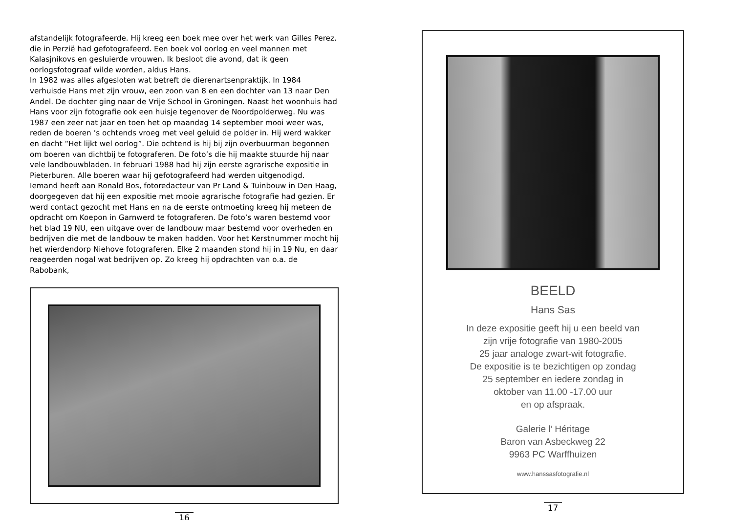afstandelijk fotografeerde. Hij kreeg een boek mee over het werk van Gilles Perez, die in Perzië had gefotografeerd. Een boek vol oorlog en veel mannen met Kalasjnikovs en gesluierde vrouwen. Ik besloot die avond, dat ik geen oorlogsfotograaf wilde worden, aldus Hans.
In 1982 was alles afgesloten wat betreft de dierenartsenpraktijk. In 1984 verhuisde Hans met zijn vrouw, een zoon van 8 en een dochter van 13 naar Den Andel. De dochter ging naar de Vrije School in Groningen. Naast het woonhuis had Hans voor zijn fotografie ook een huisje tegenover de Noordpolderweg. Nu was 1987 een zeer nat jaar en toen het op maandag 14 september mooi weer was, reden de boeren ’s ochtends vroeg met veel geluid de polder in. Hij werd wakker en dacht “Het lijkt wel oorlog”. Die ochtend is hij bij zijn overbuurman begonnen om boeren van dichtbij te fotograferen. De foto’s die hij maakte stuurde hij naar vele landbouwbladen. In februari 1988 had hij zijn eerste agrarische expositie in Pieterburen. Alle boeren waar hij gefotografeerd had werden uitgenodigd.
Iemand heeft aan Ronald Bos, fotoredacteur van Pr Land & Tuinbouw in Den Haag, doorgegeven dat hij een expositie met mooie agrarische fotografie had gezien. Er werd contact gezocht met Hans en na de eerste ontmoeting kreeg hij meteen de opdracht om Koepon in Garnwerd te fotograferen. De foto’s waren bestemd voor het blad 19 NU, een uitgave over de landbouw maar bestemd voor overheden en bedrijven die met de landbouw te maken hadden. Voor het Kerstnummer mocht hij het wierdendorp Niehove fotograferen. Elke 2 maanden stond hij in 19 Nu, en daar reageerden nogal wat bedrijven op. Zo kreeg hij opdrachten van o.a. de Rabobank,
16
BEELD
Hans Sas
In deze expositie geeft hij u een beeld van
zijn vrije fotografie van 1980-2005
25 jaar analoge zwart-wit fotografie.
De expositie is te bezichtigen op zondag
25 september en iedere zondag in
oktober van 11.00 -17.00 uur
en op afspraak.
Galerie l’ Héritage
Baron van Asbeckweg 22
9963 PC Warffhuizen
www.hanssasfotografie.nl
17